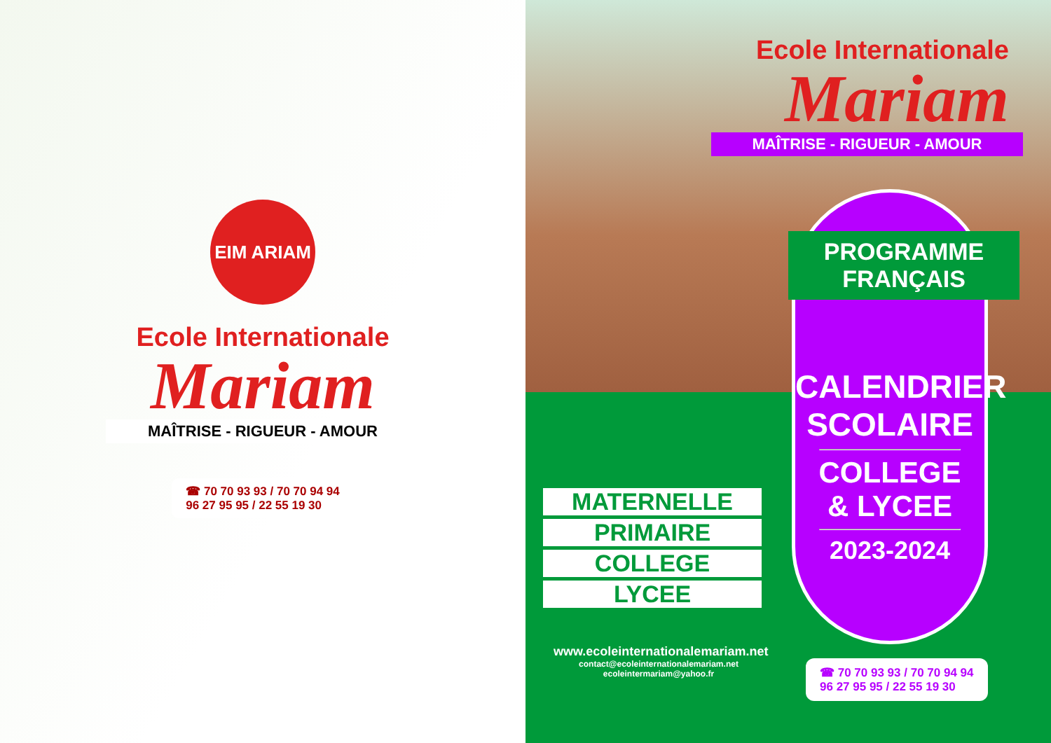EIM ARIAM
Ecole Internationale
Mariam
MAÎTRISE - RIGUEUR - AMOUR
☎ 70 70 93 93 / 70 70 94 94
96 27 95 95 / 22 55 19 30
Ecole Internationale
Mariam
MAÎTRISE - RIGUEUR - AMOUR
CALENDRIER
SCOLAIRE
COLLEGE
& LYCEE
2023-2024
PROGRAMME
FRANÇAIS
MATERNELLE
PRIMAIRE
COLLEGE
LYCEE
www.ecoleinternationalemariam.net
contact@ecoleinternationalemariam.net
ecoleintermariam@yahoo.fr
☎ 70 70 93 93 / 70 70 94 94
96 27 95 95 / 22 55 19 30